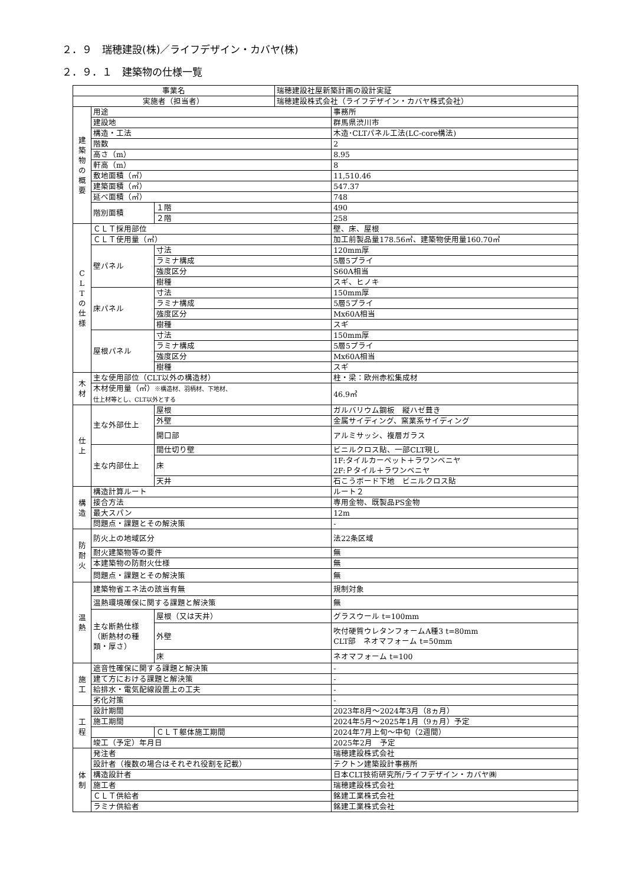２．９　瑞穂建設(株)／ライフデザイン・カバヤ(株)
２．９．１　建築物の仕様一覧
| 事業名 | | | 瑞穂建設社屋新築計画の設計実証 | |
| 実施者（担当者） | | | 瑞穂建設株式会社（ライフデザイン・カバヤ株式会社） | |
| 建 築 物 の 概 要 | 用途 | | | 事務所 |
| | 建設地 | | | 群馬県渋川市 |
| | 構造・工法 | | | 木造･CLTパネル工法(LC-core構法) |
| | 階数 | | | 2 |
| | 高さ（m） | | | 8.95 |
| | 軒高（m） | | | 8 |
| | 敷地面積（㎡） | | | 11,510.46 |
| | 建築面積（㎡） | | | 547.37 |
| | 延べ面積（㎡） | | | 748 |
| | 階別面積 | １階 | | 490 |
| | | ２階 | | 258 |
| C L T の 仕 様 | ＣＬＴ採用部位 | | | 壁、床、屋根 |
| | ＣＬＴ使用量（㎥） | | | 加工前製品量178.56㎥、建築物使用量160.70㎥ |
| | 壁パネル | 寸法 | | 120mm厚 |
| | | ラミナ構成 | | 5層5プライ |
| | | 強度区分 | | S60A相当 |
| | | 樹種 | | スギ、ヒノキ |
| | 床パネル | 寸法 | | 150mm厚 |
| | | ラミナ構成 | | 5層5プライ |
| | | 強度区分 | | Mx60A相当 |
| | | 樹種 | | スギ |
| | 屋根パネル | 寸法 | | 150mm厚 |
| | | ラミナ構成 | | 5層5プライ |
| | | 強度区分 | | Mx60A相当 |
| | | 樹種 | | スギ |
| 木 材 | 主な使用部位（CLT以外の構造材） | | | 柱・梁：欧州赤松集成材 |
| | 木材使用量（㎥） ※構造材、羽柄材、下地材、 仕上材等とし、CLT以外とする | | | 46.9㎥ |
| 仕 上 | 主な外部仕上 | 屋根 | | ガルバリウム鋼板 縦ハゼ葺き |
| | | 外壁 | | 金属サイディング、窯業系サイディング |
| | | 開口部 | | アルミサッシ、複層ガラス |
| | 主な内部仕上 | 間仕切り壁 | | ビニルクロス貼、一部CLT現し |
| | | 床 | | 1F:タイルカーペット＋ラワンベニヤ 2F:Ｐタイル＋ラワンベニヤ |
| | | 天井 | | 石こうボード下地 ビニルクロス貼 |
| 構 造 | 構造計算ルート | | | ルート２ |
| | 接合方法 | | | 専用金物、既製品PS金物 |
| | 最大スパン | | | 12m |
| | 問題点・課題とその解決策 | | | - |
| 防 耐 火 | 防火上の地域区分 | | | 法22条区域 |
| | 耐火建築物等の要件 | | | 無 |
| | 本建築物の防耐火仕様 | | | 無 |
| | 問題点・課題とその解決策 | | | 無 |
| 温 熱 | 建築物省エネ法の該当有無 | | | 規制対象 |
| | 温熱環境確保に関する課題と解決策 | | | 無 |
| | 主な断熱仕様 （断熱材の種 類・厚さ） | 屋根（又は天井） | | グラスウール t=100mm |
| | | 外壁 | | 吹付硬質ウレタンフォームA種3 t=80mm CLT部 ネオマフォーム t=50mm |
| | | 床 | | ネオマフォーム t=100 |
| 施 工 | 遮音性確保に関する課題と解決策 | | | - |
| | 建て方における課題と解決策 | | | - |
| | 給排水・電気配線設置上の工夫 | | | - |
| | 劣化対策 | | | - |
| 工 程 | 設計期間 | | | 2023年8月～2024年3月（8ヵ月） |
| | 施工期間 | | | 2024年5月～2025年1月（9ヵ月）予定 |
| | | ＣＬＴ躯体施工期間 | | 2024年7月上旬～中旬（2週間） |
| | 竣工（予定）年月日 | | | 2025年2月 予定 |
| 体 制 | 発注者 | | | 瑞穂建設株式会社 |
| | 設計者（複数の場合はそれぞれ役割を記載） | | | テクトン建築設計事務所 |
| | 構造設計者 | | | 日本CLT技術研究所/ライフデザイン・カバヤ㈱ |
| | 施工者 | | | 瑞穂建設株式会社 |
| | ＣＬＴ供給者 | | | 銘建工業株式会社 |
| | ラミナ供給者 | | | 銘建工業株式会社 |